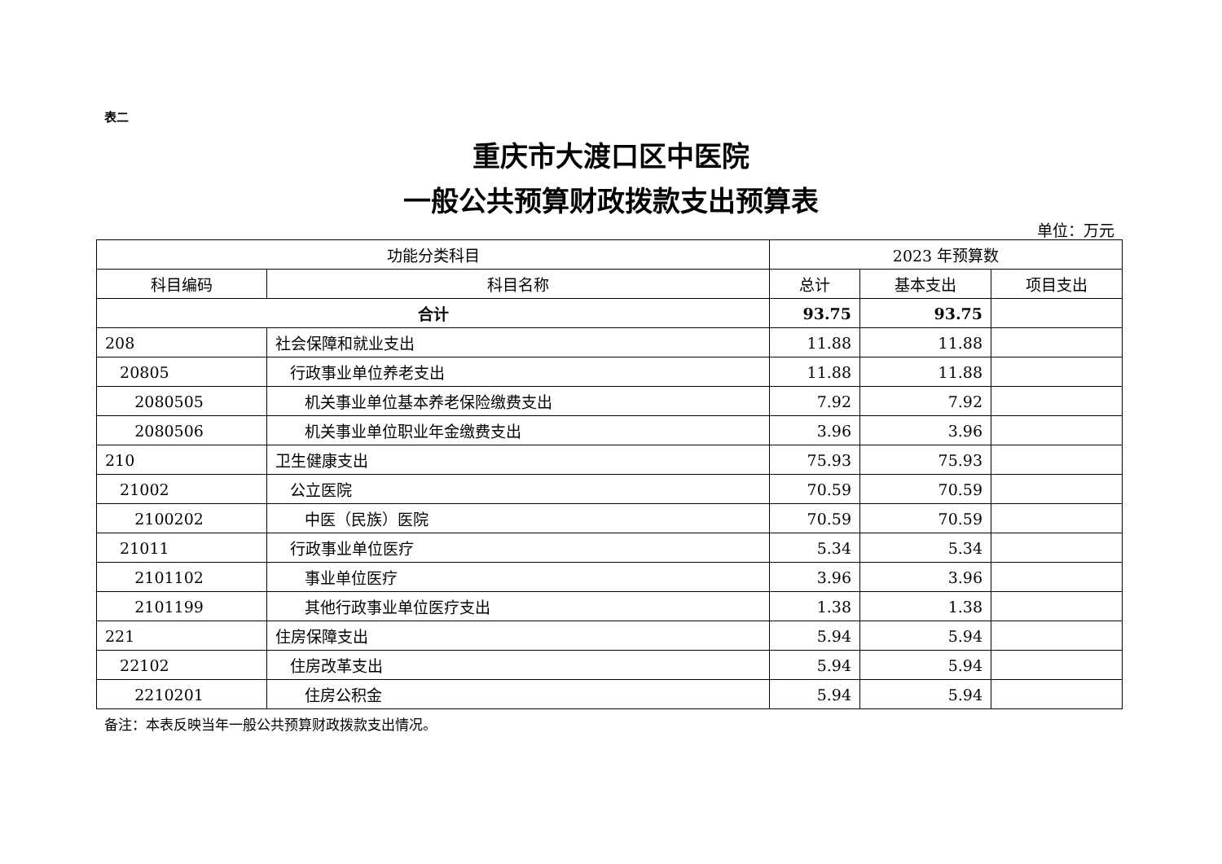表二
重庆市大渡口区中医院
一般公共预算财政拨款支出预算表
单位：万元
| 功能分类科目 | | 2023 年预算数 | | |
| --- | --- | --- | --- | --- |
| 科目编码 | 科目名称 | 总计 | 基本支出 | 项目支出 |
| 合计 | | 93.75 | 93.75 | |
| 208 | 社会保障和就业支出 | 11.88 | 11.88 | |
| 20805 | 行政事业单位养老支出 | 11.88 | 11.88 | |
| 2080505 | 机关事业单位基本养老保险缴费支出 | 7.92 | 7.92 | |
| 2080506 | 机关事业单位职业年金缴费支出 | 3.96 | 3.96 | |
| 210 | 卫生健康支出 | 75.93 | 75.93 | |
| 21002 | 公立医院 | 70.59 | 70.59 | |
| 2100202 | 中医（民族）医院 | 70.59 | 70.59 | |
| 21011 | 行政事业单位医疗 | 5.34 | 5.34 | |
| 2101102 | 事业单位医疗 | 3.96 | 3.96 | |
| 2101199 | 其他行政事业单位医疗支出 | 1.38 | 1.38 | |
| 221 | 住房保障支出 | 5.94 | 5.94 | |
| 22102 | 住房改革支出 | 5.94 | 5.94 | |
| 2210201 | 住房公积金 | 5.94 | 5.94 | |
备注：本表反映当年一般公共预算财政拨款支出情况。